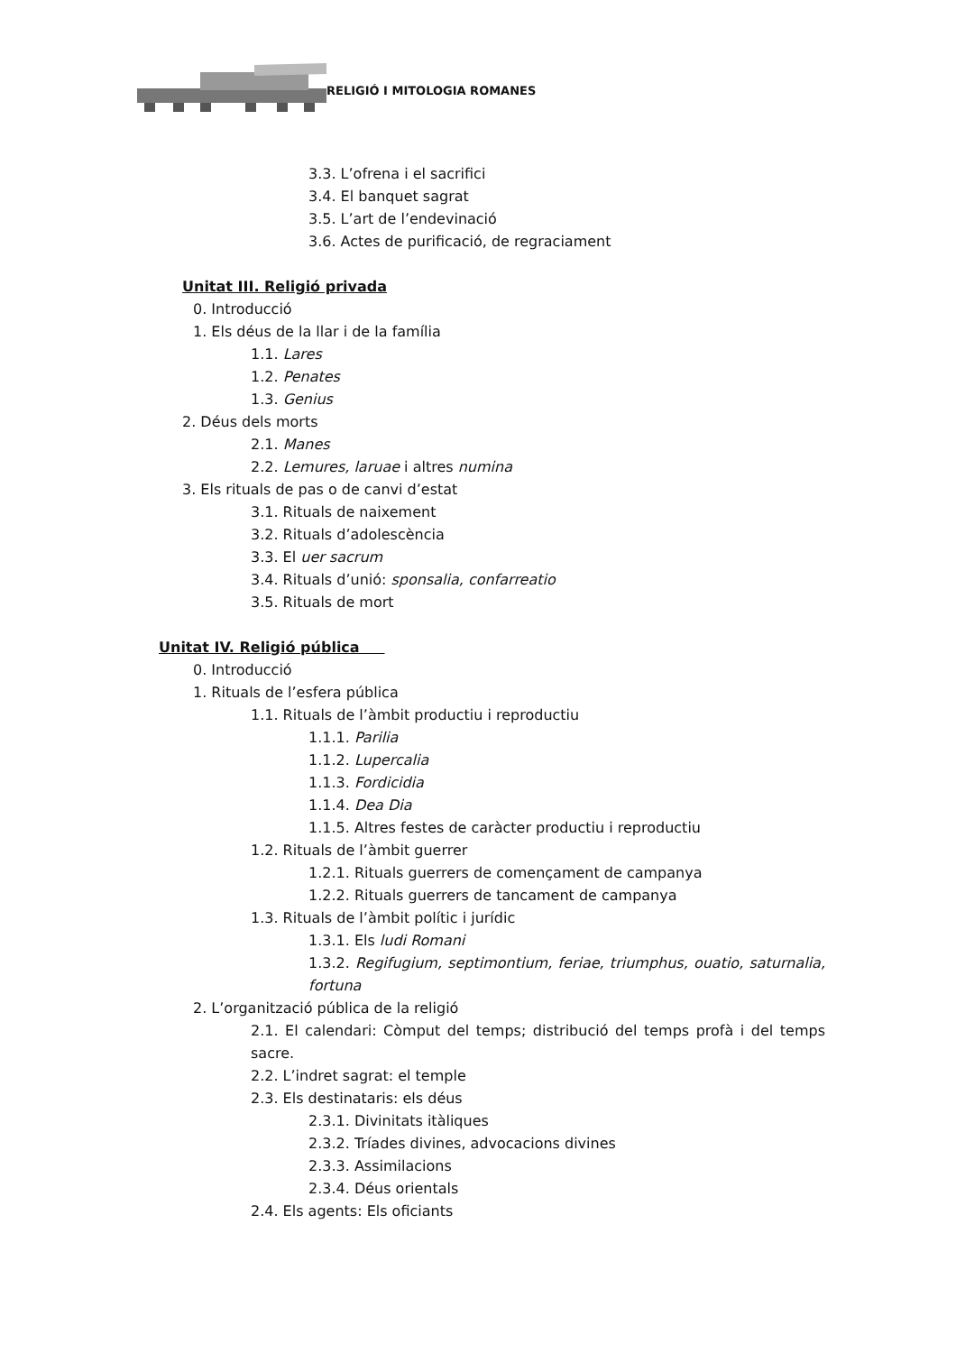RELIGIÓ I MITOLOGIA ROMANES
3.3. L’ofrena i el sacrifici
3.4. El banquet sagrat
3.5. L’art de l’endevinació
3.6. Actes de purificació, de regraciament
Unitat III. Religió privada
0. Introducció
1. Els déus de la llar i de la família
1.1. Lares
1.2. Penates
1.3. Genius
2. Déus dels morts
2.1. Manes
2.2. Lemures, laruae i altres numina
3. Els rituals de pas o de canvi d’estat
3.1. Rituals de naixement
3.2. Rituals d’adolescència
3.3. El uer sacrum
3.4. Rituals d’unió: sponsalia, confarreatio
3.5. Rituals de mort
Unitat IV. Religió pública
0. Introducció
1. Rituals de l’esfera pública
1.1. Rituals de l’àmbit productiu i reproductiu
1.1.1. Parilia
1.1.2. Lupercalia
1.1.3. Fordicidia
1.1.4. Dea Dia
1.1.5. Altres festes de caràcter productiu i reproductiu
1.2. Rituals de l’àmbit guerrer
1.2.1. Rituals guerrers de començament de campanya
1.2.2. Rituals guerrers de tancament de campanya
1.3. Rituals de l’àmbit polític i jurídic
1.3.1. Els ludi Romani
1.3.2. Regifugium, septimontium, feriae, triumphus, ouatio, saturnalia, fortuna
2. L’organització pública de la religió
2.1. El calendari: Còmput del temps; distribució del temps profà i del temps sacre.
2.2. L’indret sagrat: el temple
2.3. Els destinataris: els déus
2.3.1. Divinitats itàliques
2.3.2. Tríades divines, advocacions divines
2.3.3. Assimilacions
2.3.4. Déus orientals
2.4. Els agents: Els oficiants